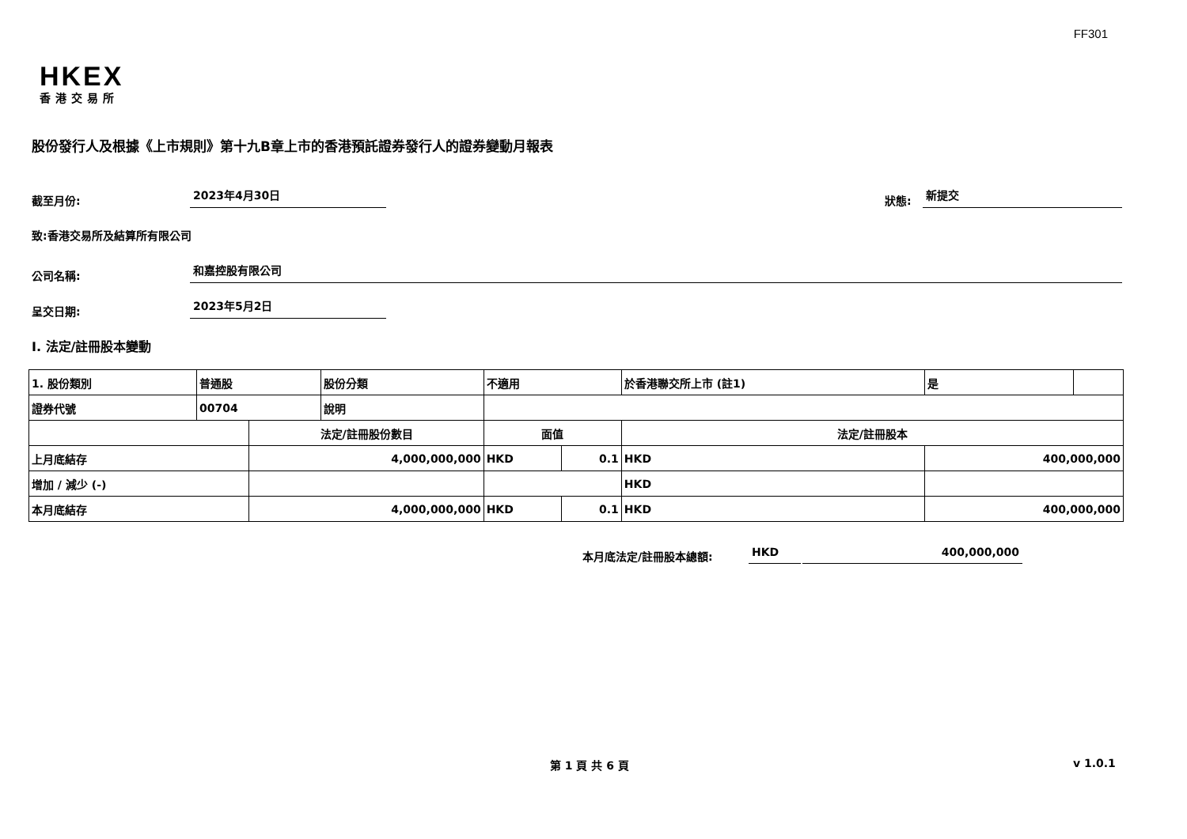FF301
HKEX
香港交易所
股份發行人及根據《上市規則》第十九B章上市的香港預託證券發行人的證券變動月報表
截至月份:
2023年4月30日
狀態:
新提交
致:香港交易所及結算所有限公司
公司名稱:
和嘉控股有限公司
呈交日期:
2023年5月2日
I. 法定/註冊股本變動
| 1. 股份類別 | 普通股 | | 股份分類 | 不適用 | | 於香港聯交所上市 (註1) | | 是 | |
| 證券代號 | 00704 | | 說明 | | | | | | |
| | | 法定/註冊股份數目 | | 面值 | | 法定/註冊股本 | | | |
| 上月底結存 | | 4,000,000,000 | | HKD | 0.1 | HKD | 400,000,000 | | |
| 增加 / 減少 (-) | | | | | | HKD | | | |
| 本月底結存 | | 4,000,000,000 | | HKD | 0.1 | HKD | 400,000,000 | | |
本月底法定/註冊股本總額:
HKD
400,000,000
第 1 頁 共 6 頁 v 1.0.1